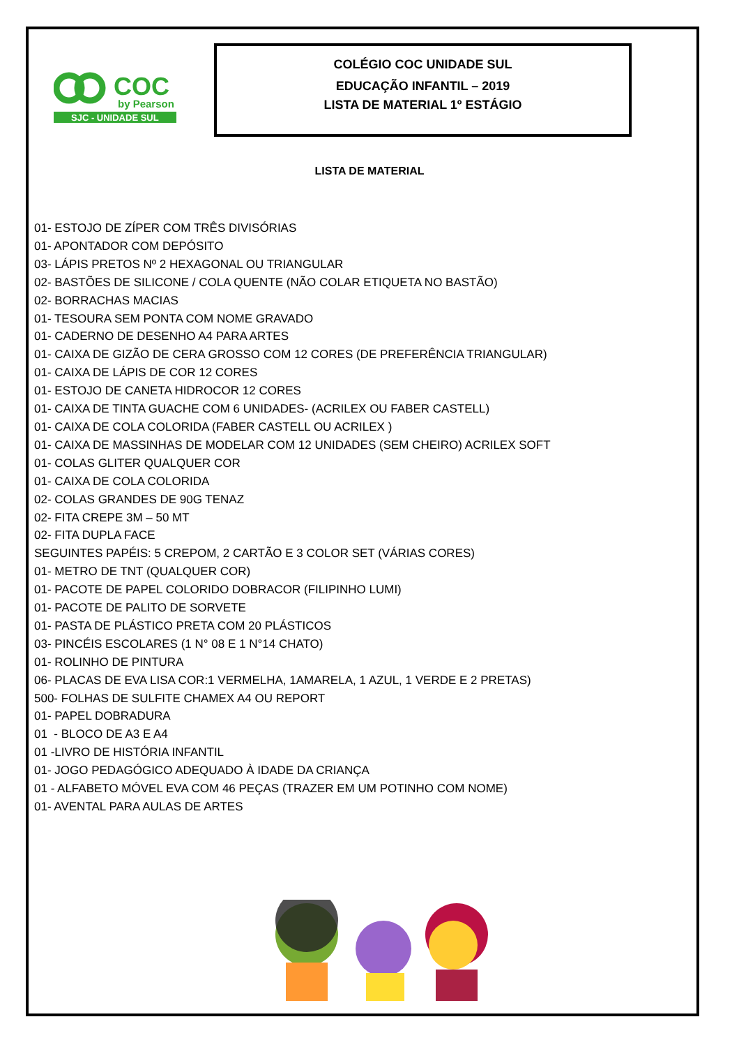COC
by Pearson
SJC - UNIDADE SUL
COLÉGIO COC UNIDADE SUL
EDUCAÇÃO INFANTIL – 2019
LISTA DE MATERIAL 1º ESTÁGIO
LISTA DE MATERIAL
01- ESTOJO DE ZÍPER COM TRÊS DIVISÓRIAS
01- APONTADOR COM DEPÓSITO
03- LÁPIS PRETOS Nº 2 HEXAGONAL OU TRIANGULAR
02- BASTÕES DE SILICONE / COLA QUENTE (NÃO COLAR ETIQUETA NO BASTÃO)
02- BORRACHAS MACIAS
01- TESOURA SEM PONTA COM NOME GRAVADO
01- CADERNO DE DESENHO A4 PARA ARTES
01- CAIXA DE GIZÃO DE CERA GROSSO COM 12 CORES (DE PREFERÊNCIA TRIANGULAR)
01- CAIXA DE LÁPIS DE COR 12 CORES
01- ESTOJO DE CANETA HIDROCOR 12 CORES
01- CAIXA DE TINTA GUACHE COM 6 UNIDADES- (ACRILEX OU FABER CASTELL)
01- CAIXA DE COLA COLORIDA (FABER CASTELL OU ACRILEX )
01- CAIXA DE MASSINHAS DE MODELAR COM 12 UNIDADES (SEM CHEIRO) ACRILEX SOFT
01- COLAS GLITER QUALQUER COR
01- CAIXA DE COLA COLORIDA
02- COLAS GRANDES DE 90G TENAZ
02- FITA CREPE 3M – 50 MT
02- FITA DUPLA FACE
SEGUINTES PAPÉIS: 5 CREPOM, 2 CARTÃO E 3 COLOR SET (VÁRIAS CORES)
01- METRO DE TNT (QUALQUER COR)
01- PACOTE DE PAPEL COLORIDO DOBRACOR (FILIPINHO LUMI)
01- PACOTE DE PALITO DE SORVETE
01- PASTA DE PLÁSTICO PRETA COM 20 PLÁSTICOS
03- PINCÉIS ESCOLARES (1 N° 08 E 1 N°14 CHATO)
01- ROLINHO DE PINTURA
06- PLACAS DE EVA LISA COR:1 VERMELHA, 1AMARELA, 1 AZUL, 1 VERDE E 2 PRETAS)
500- FOLHAS DE SULFITE CHAMEX A4 OU REPORT
01- PAPEL DOBRADURA
01 - BLOCO DE A3 E A4
01 -LIVRO DE HISTÓRIA INFANTIL
01- JOGO PEDAGÓGICO ADEQUADO À IDADE DA CRIANÇA
01 - ALFABETO MÓVEL EVA COM 46 PEÇAS (TRAZER EM UM POTINHO COM NOME)
01- AVENTAL PARA AULAS DE ARTES